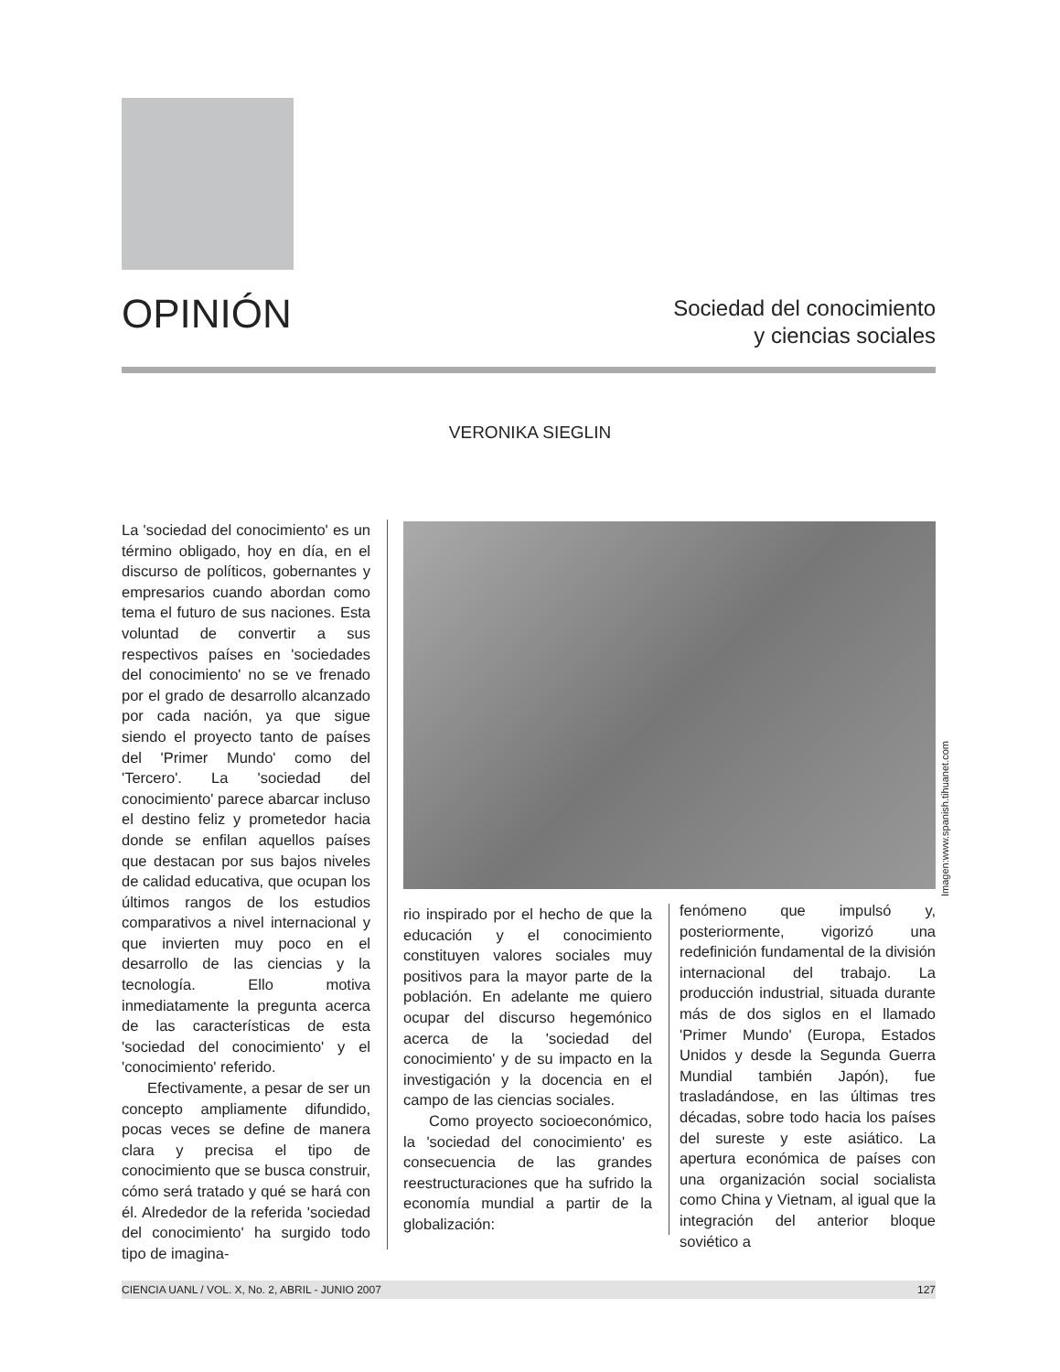OPINIÓN
Sociedad del conocimiento
y ciencias sociales
VERONIKA SIEGLIN
La 'sociedad del conocimiento' es un término obligado, hoy en día, en el discurso de políticos, gobernantes y empresarios cuando abordan como tema el futuro de sus naciones. Esta voluntad de convertir a sus respectivos países en 'sociedades del conocimiento' no se ve frenado por el grado de desarrollo alcanzado por cada nación, ya que sigue siendo el proyecto tanto de países del 'Primer Mundo' como del 'Tercero'. La 'sociedad del conocimiento' parece abarcar incluso el destino feliz y prometedor hacia donde se enfilan aquellos países que destacan por sus bajos niveles de calidad educativa, que ocupan los últimos rangos de los estudios comparativos a nivel internacional y que invierten muy poco en el desarrollo de las ciencias y la tecnología. Ello motiva inmediatamente la pregunta acerca de las características de esta 'sociedad del conocimiento' y el 'conocimiento' referido.
Efectivamente, a pesar de ser un concepto ampliamente difundido, pocas veces se define de manera clara y precisa el tipo de conocimiento que se busca construir, cómo será tratado y qué se hará con él. Alrededor de la referida 'sociedad del conocimiento' ha surgido todo tipo de imagina-
rio inspirado por el hecho de que la educación y el conocimiento constituyen valores sociales muy positivos para la mayor parte de la población. En adelante me quiero ocupar del discurso hegemónico acerca de la 'sociedad del conocimiento' y de su impacto en la investigación y la docencia en el campo de las ciencias sociales.
Como proyecto socioeconómico, la 'sociedad del conocimiento' es consecuencia de las grandes reestructuraciones que ha sufrido la economía mundial a partir de la globalización:
fenómeno que impulsó y, posteriormente, vigorizó una redefinición fundamental de la división internacional del trabajo. La producción industrial, situada durante más de dos siglos en el llamado 'Primer Mundo' (Europa, Estados Unidos y desde la Segunda Guerra Mundial también Japón), fue trasladándose, en las últimas tres décadas, sobre todo hacia los países del sureste y este asiático. La apertura económica de países con una organización social socialista como China y Vietnam, al igual que la integración del anterior bloque soviético a
Imagen:www.spanish.tihuanet.com
CIENCIA UANL / VOL. X, No. 2, ABRIL - JUNIO 2007 127